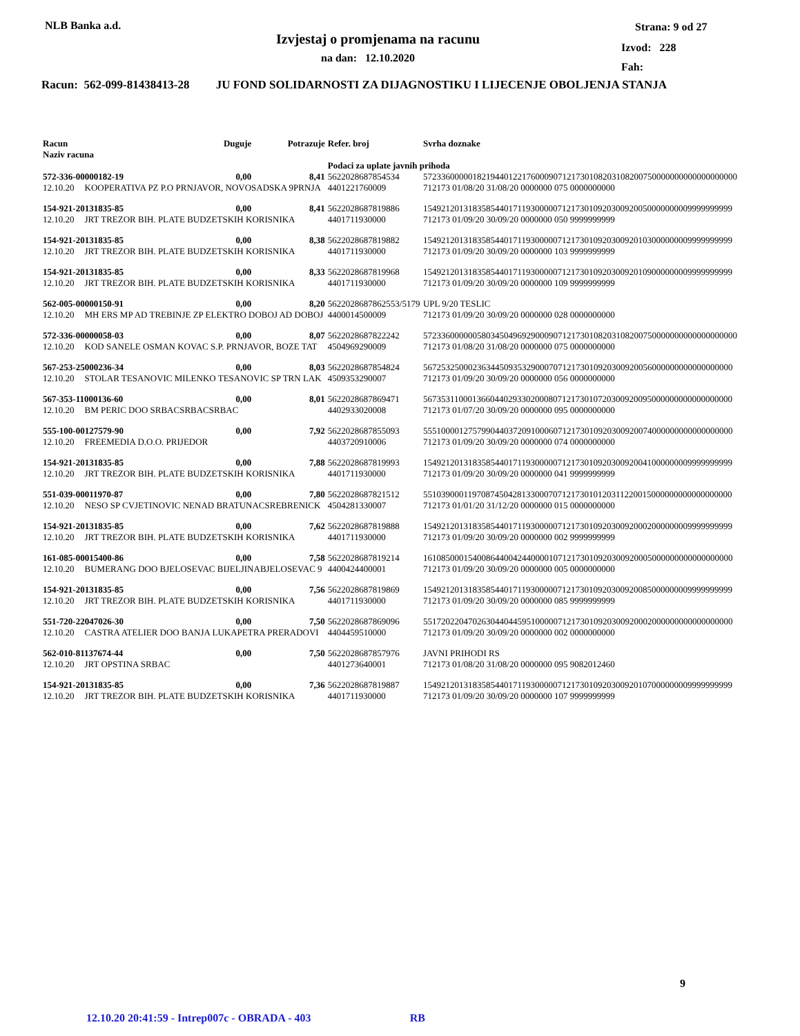NLB Banka a.d.
Izvjestaj o promjenama na racunu
na dan: 12.10.2020
Strana: 9 od 27
Izvod: 228
Fah:
Racun: 562-099-81438413-28 JU FOND SOLIDARNOSTI ZA DIJAGNOSTIKU I LIJECENJE OBOLJENJA STANJA
| Racun Naziv racuna | | Duguje | Potrazuje | Refer. broj | Svrha doznake |
| --- | --- | --- | --- | --- | --- |
| | | | | Podaci za uplate javnih prihoda | |
| 572-336-00000182-19 | | 0,00 | 8,41 | 5622028687854534 | 5723360000018219440122176000907121730108203108200750000000000000000000 |
| 12.10.20 | KOOPERATIVA PZ P.O PRNJAVOR, NOVOSADSKA 9PRNJA | | | 4401221760009 | 712173 01/08/20 31/08/20 0000000 075 0000000000 |
| 154-921-20131835-85 | | 0,00 | 8,41 | 5622028687819886 | 154921201318358544017119300000712173010920300920050000000009999999999 |
| 12.10.20 | JRT TREZOR BIH. PLATE BUDZETSKIH KORISNIKA | | | 4401711930000 | 712173 01/09/20 30/09/20 0000000 050 9999999999 |
| 154-921-20131835-85 | | 0,00 | 8,38 | 5622028687819882 | 154921201318358544017119300000712173010920300920103000000009999999999 |
| 12.10.20 | JRT TREZOR BIH. PLATE BUDZETSKIH KORISNIKA | | | 4401711930000 | 712173 01/09/20 30/09/20 0000000 103 9999999999 |
| 154-921-20131835-85 | | 0,00 | 8,33 | 5622028687819968 | 154921201318358544017119300000712173010920300920109000000009999999999 |
| 12.10.20 | JRT TREZOR BIH. PLATE BUDZETSKIH KORISNIKA | | | 4401711930000 | 712173 01/09/20 30/09/20 0000000 109 9999999999 |
| 562-005-00000150-91 | | 0,00 | 8,20 | 5622028687862553/5179 | UPL 9/20 TESLIC |
| 12.10.20 | MH ERS MP AD TREBINJE ZP ELEKTRO DOBOJ AD DOBOJ | | | 4400014500009 | 712173 01/09/20 30/09/20 0000000 028 0000000000 |
| 572-336-00000058-03 | | 0,00 | 8,07 | 5622028687822242 | 5723360000005803450496929000907121730108203108200750000000000000000000 |
| 12.10.20 | KOD SANELE OSMAN KOVAC S.P. PRNJAVOR, BOZE TAT | | | 4504969290009 | 712173 01/08/20 31/08/20 0000000 075 0000000000 |
| 567-253-25000236-34 | | 0,00 | 8,03 | 5622028687854824 | 567253250002363445093532900070712173010920300920056000000000000000000 |
| 12.10.20 | STOLAR TESANOVIC MILENKO TESANOVIC SP TRN LAK | | | 4509353290007 | 712173 01/09/20 30/09/20 0000000 056 0000000000 |
| 567-353-11000136-60 | | 0,00 | 8,01 | 5622028687869471 | 567353110001366044029330200080712173010720300920095000000000000000000 |
| 12.10.20 | BM PERIC DOO SRBACSRBACSRBAC | | | 4402933020008 | 712173 01/07/20 30/09/20 0000000 095 0000000000 |
| 555-100-00127579-90 | | 0,00 | 7,92 | 5622028687855093 | 555100001275799044037209100060712173010920300920074000000000000000000 |
| 12.10.20 | FREEMEDIA D.O.O. PRIJEDOR | | | 4403720910006 | 712173 01/09/20 30/09/20 0000000 074 0000000000 |
| 154-921-20131835-85 | | 0,00 | 7,88 | 5622028687819993 | 154921201318358544017119300000712173010920300920041000000009999999999 |
| 12.10.20 | JRT TREZOR BIH. PLATE BUDZETSKIH KORISNIKA | | | 4401711930000 | 712173 01/09/20 30/09/20 0000000 041 9999999999 |
| 551-039-00011970-87 | | 0,00 | 7,80 | 5622028687821512 | 551039000119708745042813300070712173010120311220015000000000000000000 |
| 12.10.20 | NESO SP CVJETINOVIC NENAD BRATUNACSREBRENICK | | | 4504281330007 | 712173 01/01/20 31/12/20 0000000 015 0000000000 |
| 154-921-20131835-85 | | 0,00 | 7,62 | 5622028687819888 | 154921201318358544017119300000712173010920300920002000000009999999999 |
| 12.10.20 | JRT TREZOR BIH. PLATE BUDZETSKIH KORISNIKA | | | 4401711930000 | 712173 01/09/20 30/09/20 0000000 002 9999999999 |
| 161-085-00015400-86 | | 0,00 | 7,58 | 5622028687819214 | 161085000154008644004244000010712173010920300920005000000000000000000 |
| 12.10.20 | BUMERANG DOO BJELOSEVAC BIJELJINABJELOSEVAC 9 | | | 4400424400001 | 712173 01/09/20 30/09/20 0000000 005 0000000000 |
| 154-921-20131835-85 | | 0,00 | 7,56 | 5622028687819869 | 154921201318358544017119300000712173010920300920085000000009999999999 |
| 12.10.20 | JRT TREZOR BIH. PLATE BUDZETSKIH KORISNIKA | | | 4401711930000 | 712173 01/09/20 30/09/20 0000000 085 9999999999 |
| 551-720-22047026-30 | | 0,00 | 7,50 | 5622028687869096 | 551720220470263044044595100000712173010920300920002000000000000000000 |
| 12.10.20 | CASTRA ATELIER DOO BANJA LUKAPETRA PRERADOVI | | | 4404459510000 | 712173 01/09/20 30/09/20 0000000 002 0000000000 |
| 562-010-81137674-44 | | 0,00 | 7,50 | 5622028687857976 | JAVNI PRIHODI RS |
| 12.10.20 | JRT OPSTINA SRBAC | | | 4401273640001 | 712173 01/08/20 31/08/20 0000000 095 9082012460 |
| 154-921-20131835-85 | | 0,00 | 7,36 | 5622028687819887 | 154921201318358544017119300000712173010920300920107000000009999999999 |
| 12.10.20 | JRT TREZOR BIH. PLATE BUDZETSKIH KORISNIKA | | | 4401711930000 | 712173 01/09/20 30/09/20 0000000 107 9999999999 |
9
12.10.20 20:41:59 - Intrep007c - OBRADA - 403 RB